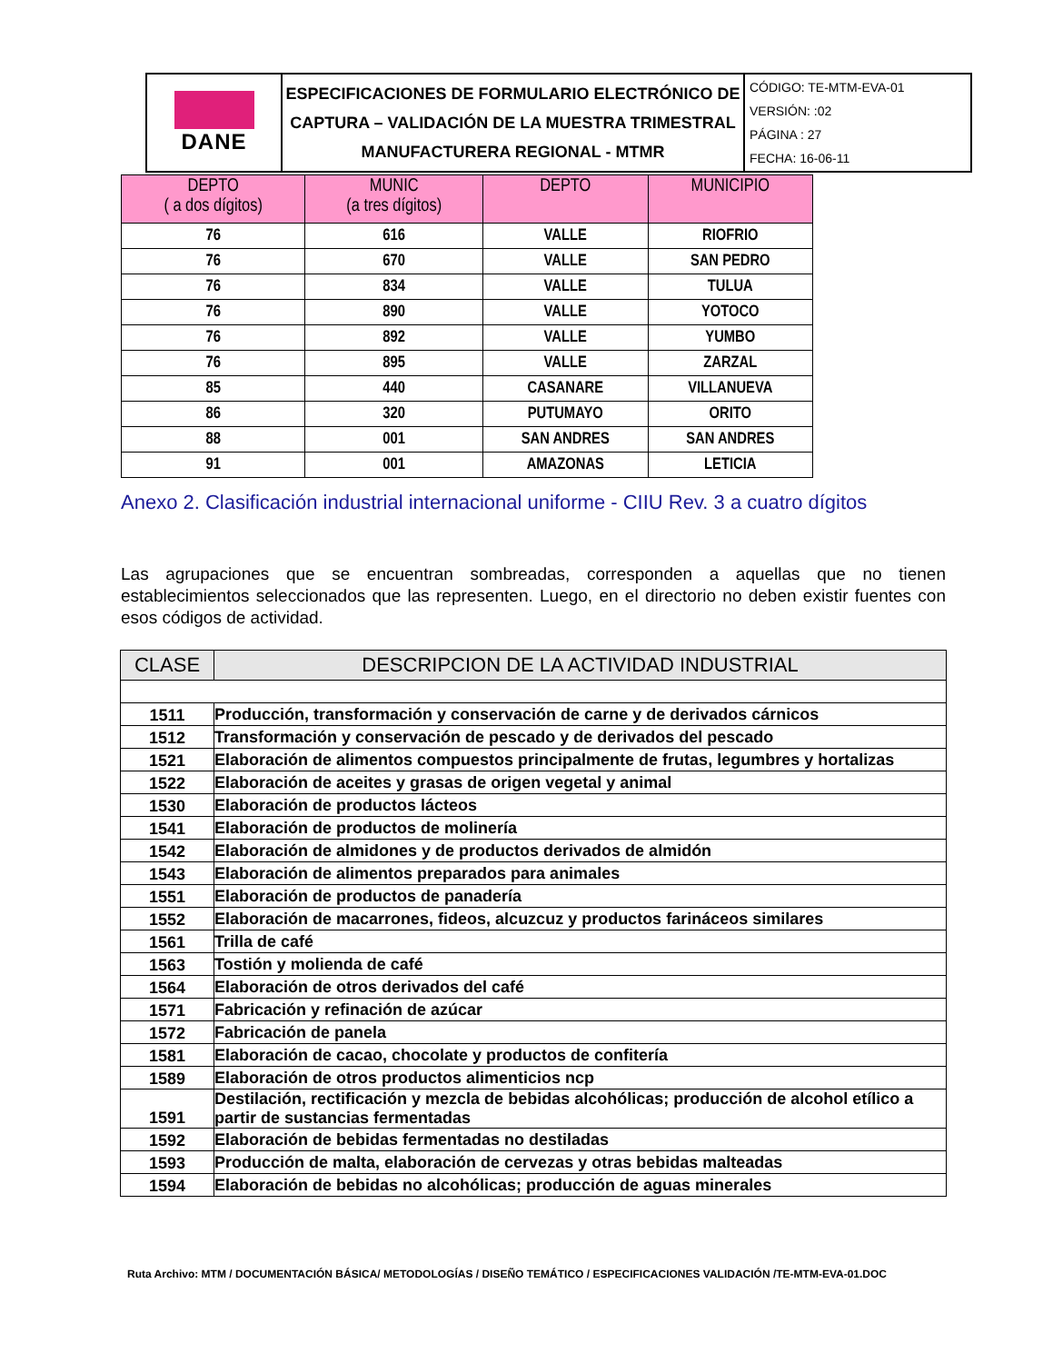| DANE | ESPECIFICACIONES DE FORMULARIO ELECTRÓNICO DE CAPTURA – VALIDACIÓN DE LA MUESTRA TRIMESTRAL MANUFACTURERA REGIONAL - MTMR | CÓDIGO: TE-MTM-EVA-01 VERSIÓN: :02 PÁGINA : 27 FECHA: 16-06-11 |
| DEPTO ( a dos dígitos) | MUNIC (a tres dígitos) | DEPTO | MUNICIPIO |
| --- | --- | --- | --- |
| 76 | 616 | VALLE | RIOFRIO |
| 76 | 670 | VALLE | SAN PEDRO |
| 76 | 834 | VALLE | TULUA |
| 76 | 890 | VALLE | YOTOCO |
| 76 | 892 | VALLE | YUMBO |
| 76 | 895 | VALLE | ZARZAL |
| 85 | 440 | CASANARE | VILLANUEVA |
| 86 | 320 | PUTUMAYO | ORITO |
| 88 | 001 | SAN ANDRES | SAN ANDRES |
| 91 | 001 | AMAZONAS | LETICIA |
Anexo 2. Clasificación industrial internacional uniforme - CIIU Rev. 3 a cuatro dígitos
Las agrupaciones que se encuentran sombreadas, corresponden a aquellas que no tienen establecimientos seleccionados que las representen. Luego, en el directorio no deben existir fuentes con esos códigos de actividad.
| CLASE | DESCRIPCION DE LA ACTIVIDAD INDUSTRIAL |
| --- | --- |
| 1511 | Producción, transformación y conservación de carne y de derivados cárnicos |
| 1512 | Transformación y conservación de pescado y de derivados del pescado |
| 1521 | Elaboración de alimentos compuestos principalmente de frutas, legumbres y hortalizas |
| 1522 | Elaboración de aceites y grasas de origen vegetal y animal |
| 1530 | Elaboración de productos lácteos |
| 1541 | Elaboración de productos de molinería |
| 1542 | Elaboración de almidones y de productos derivados de almidón |
| 1543 | Elaboración de alimentos preparados para animales |
| 1551 | Elaboración de productos de panadería |
| 1552 | Elaboración de macarrones, fideos, alcuzcuz y productos farináceos similares |
| 1561 | Trilla de café |
| 1563 | Tostión y molienda de café |
| 1564 | Elaboración de otros derivados del café |
| 1571 | Fabricación y refinación de azúcar |
| 1572 | Fabricación de panela |
| 1581 | Elaboración de cacao, chocolate y productos de confitería |
| 1589 | Elaboración de otros productos alimenticios ncp |
| 1591 | Destilación, rectificación y mezcla de bebidas alcohólicas; producción de alcohol etílico a partir de sustancias fermentadas |
| 1592 | Elaboración de bebidas fermentadas no destiladas |
| 1593 | Producción de malta, elaboración de cervezas y otras bebidas malteadas |
| 1594 | Elaboración de bebidas no alcohólicas; producción de aguas minerales |
Ruta Archivo: MTM / DOCUMENTACIÓN BÁSICA/ METODOLOGÍAS / DISEÑO TEMÁTICO / ESPECIFICACIONES VALIDACIÓN /TE-MTM-EVA-01.DOC